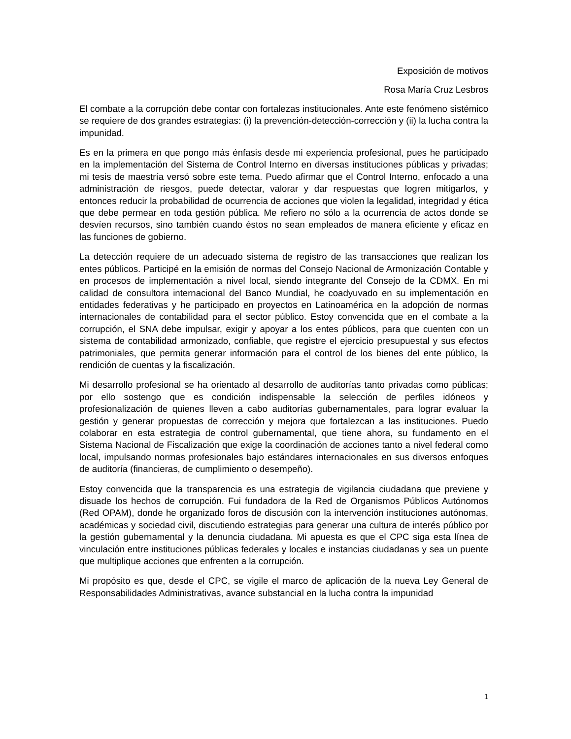Exposición de motivos
Rosa María Cruz Lesbros
El combate a la corrupción debe contar con fortalezas institucionales. Ante este fenómeno sistémico se requiere de dos grandes estrategias: (i) la prevención-detección-corrección y (ii) la lucha contra la impunidad.
Es en la primera en que pongo más énfasis desde mi experiencia profesional, pues he participado en la implementación del Sistema de Control Interno en diversas instituciones públicas y privadas; mi tesis de maestría versó sobre este tema. Puedo afirmar que el Control Interno, enfocado a una administración de riesgos, puede detectar, valorar y dar respuestas que logren mitigarlos, y entonces reducir la probabilidad de ocurrencia de acciones que violen la legalidad, integridad y ética que debe permear en toda gestión pública. Me refiero no sólo a la ocurrencia de actos donde se desvíen recursos, sino también cuando éstos no sean empleados de manera eficiente y eficaz en las funciones de gobierno.
La detección requiere de un adecuado sistema de registro de las transacciones que realizan los entes públicos. Participé en la emisión de normas del Consejo Nacional de Armonización Contable y en procesos de implementación a nivel local, siendo integrante del Consejo de la CDMX. En mi calidad de consultora internacional del Banco Mundial, he coadyuvado en su implementación en entidades federativas y he participado en proyectos en Latinoamérica en la adopción de normas internacionales de contabilidad para el sector público. Estoy convencida que en el combate a la corrupción, el SNA debe impulsar, exigir y apoyar a los entes públicos, para que cuenten con un sistema de contabilidad armonizado, confiable, que registre el ejercicio presupuestal y sus efectos patrimoniales, que permita generar información para el control de los bienes del ente público, la rendición de cuentas y la fiscalización.
Mi desarrollo profesional se ha orientado al desarrollo de auditorías tanto privadas como públicas; por ello sostengo que es condición indispensable la selección de perfiles idóneos y profesionalización de quienes lleven a cabo auditorías gubernamentales, para lograr evaluar la gestión y generar propuestas de corrección y mejora que fortalezcan a las instituciones. Puedo colaborar en esta estrategia de control gubernamental, que tiene ahora, su fundamento en el Sistema Nacional de Fiscalización que exige la coordinación de acciones tanto a nivel federal como local, impulsando normas profesionales bajo estándares internacionales en sus diversos enfoques de auditoría (financieras, de cumplimiento o desempeño).
Estoy convencida que la transparencia es una estrategia de vigilancia ciudadana que previene y disuade los hechos de corrupción. Fui fundadora de la Red de Organismos Públicos Autónomos (Red OPAM), donde he organizado foros de discusión con la intervención instituciones autónomas, académicas y sociedad civil, discutiendo estrategias para generar una cultura de interés público por la gestión gubernamental y la denuncia ciudadana. Mi apuesta es que el CPC siga esta línea de vinculación entre instituciones públicas federales y locales e instancias ciudadanas y sea un puente que multiplique acciones que enfrenten a la corrupción.
Mi propósito es que, desde el CPC, se vigile el marco de aplicación de la nueva Ley General de Responsabilidades Administrativas, avance substancial en la lucha contra la impunidad
1